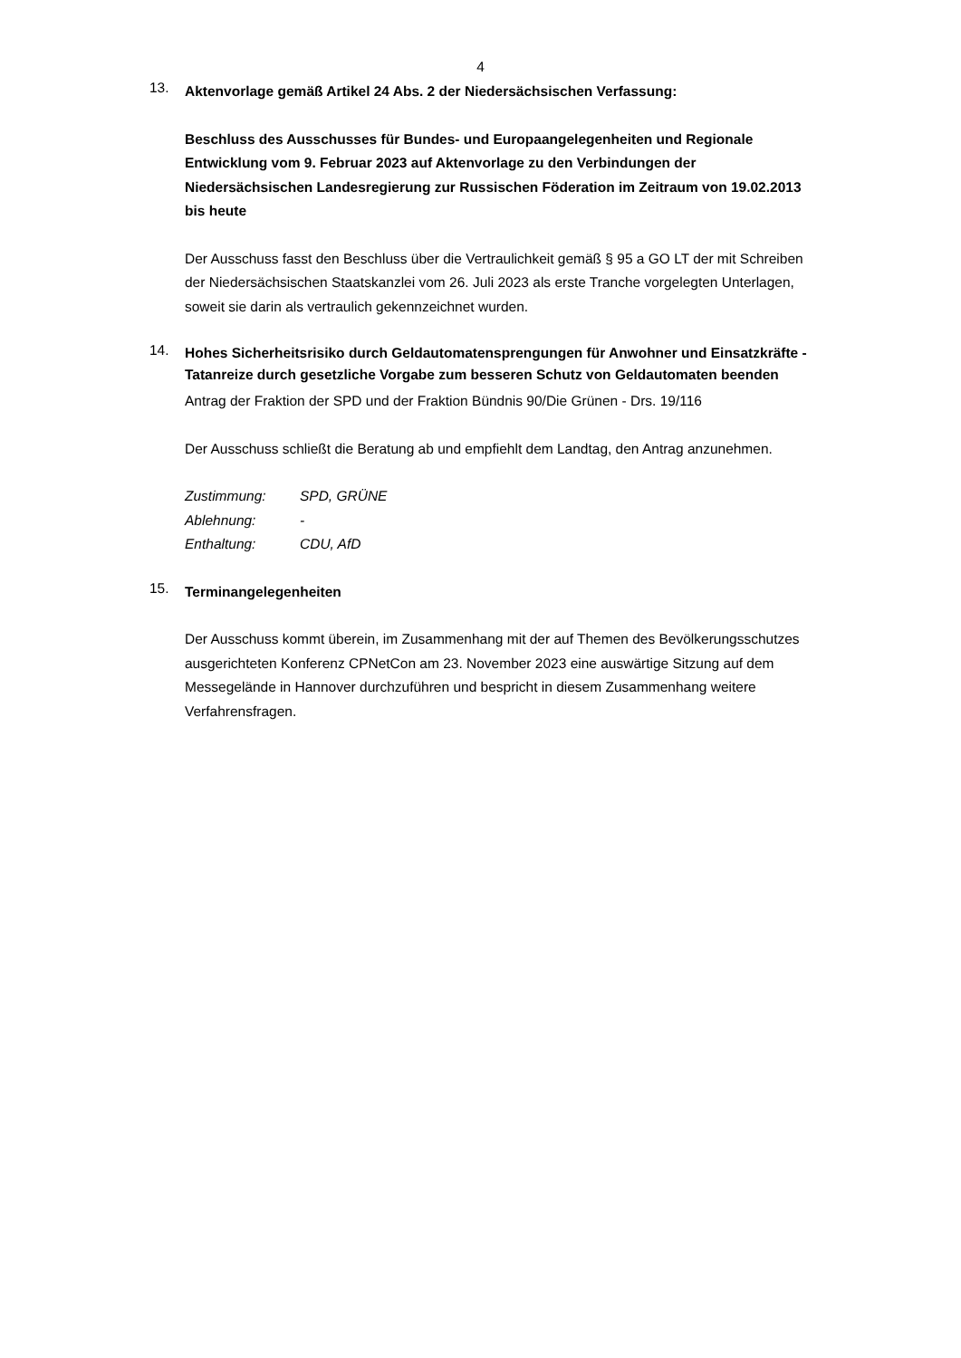4
13.
Aktenvorlage gemäß Artikel 24 Abs. 2 der Niedersächsischen Verfassung:
Beschluss des Ausschusses für Bundes- und Europaangelegenheiten und Regionale Entwicklung vom 9. Februar 2023 auf Aktenvorlage zu den Verbindungen der Niedersächsischen Landesregierung zur Russischen Föderation im Zeitraum von 19.02.2013 bis heute
Der Ausschuss fasst den Beschluss über die Vertraulichkeit gemäß § 95 a GO LT der mit Schreiben der Niedersächsischen Staatskanzlei vom 26. Juli 2023 als erste Tranche vorgelegten Unterlagen, soweit sie darin als vertraulich gekennzeichnet wurden.
14.
Hohes Sicherheitsrisiko durch Geldautomatensprengungen für Anwohner und Einsatzkräfte - Tatanreize durch gesetzliche Vorgabe zum besseren Schutz von Geldautomaten beenden
Antrag der Fraktion der SPD und der Fraktion Bündnis 90/Die Grünen - Drs. 19/116
Der Ausschuss schließt die Beratung ab und empfiehlt dem Landtag, den Antrag anzunehmen.
| Zustimmung: | SPD, GRÜNE |
| Ablehnung: | - |
| Enthaltung: | CDU, AfD |
15.
Terminangelegenheiten
Der Ausschuss kommt überein, im Zusammenhang mit der auf Themen des Bevölkerungsschutzes ausgerichteten Konferenz CPNetCon am 23. November 2023 eine auswärtige Sitzung auf dem Messegelände in Hannover durchzuführen und bespricht in diesem Zusammenhang weitere Verfahrensfragen.